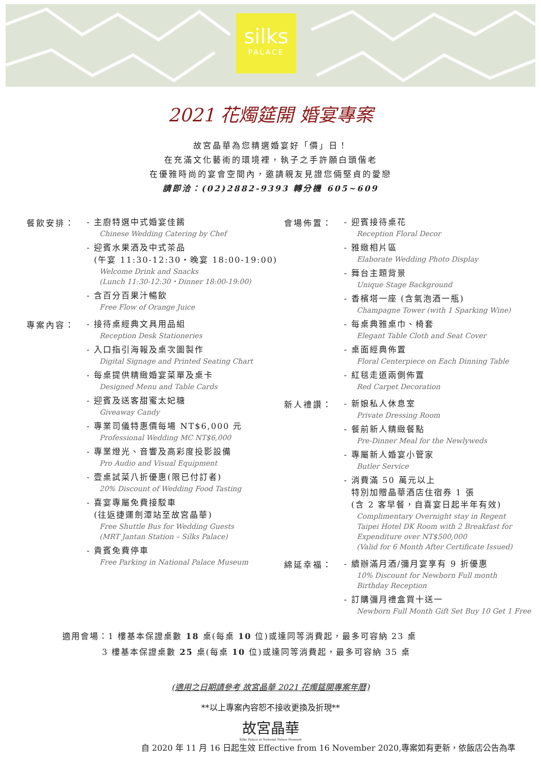silks
PALACE
2021 花燭筵開 婚宴專案
故宮晶華為您精選婚宴好「價」日！
在充滿文化藝術的環境裡，執子之手許願白頭偕老
在優雅時尚的宴會空間內，邀請親友見證您倆堅貞的愛戀
請即洽：(02)2882-9393 轉分機 605~609
餐飲安排：
- 主廚特選中式婚宴佳餚
Chinese Wedding Catering by Chef
- 迎賓水果酒及中式茶品
(午宴 11:30-12:30‧晚宴 18:00-19:00)
Welcome Drink and Snacks
(Lunch 11:30-12:30・Dinner 18:00-19:00)
- 含百分百果汁暢飲
Free Flow of Orange Juice
專案內容：
- 接待桌經典文具用品組
Reception Desk Stationeries
- 入口指引海報及桌次圖製作
Digital Signage and Printed Seating Chart
- 每桌提供精緻婚宴菜單及桌卡
Designed Menu and Table Cards
- 迎賓及送客甜蜜太妃糖
Giveaway Candy
- 專業司儀特惠價每場 NT$6,000 元
Professional Wedding MC NT$6,000
- 專業燈光、音響及高彩度投影設備
Pro Audio and Visual Equipment
- 壹桌試菜八折優惠(限已付訂者)
20% Discount of Wedding Food Tasting
- 喜宴專屬免費接駁車
(往返捷運劍潭站至故宮晶華)
Free Shuttle Bus for Wedding Guests
(MRT Jantan Station – Silks Palace)
- 貴賓免費停車
Free Parking in National Palace Museum
會場佈置：
- 迎賓接待桌花
Reception Floral Decor
- 雅緻相片區
Elaborate Wedding Photo Display
- 舞台主題背景
Unique Stage Background
- 香檳塔一座 (含氣泡酒一瓶)
Champagne Tower (with 1 Sparking Wine)
- 每桌典雅桌巾、椅套
Elegant Table Cloth and Seat Cover
- 桌面經典佈置
Floral Centerpiece on Each Dinning Table
- 紅毯走道兩側佈置
Red Carpet Decoration
新人禮讚：
- 新娘私人休息室
Private Dressing Room
- 餐前新人精緻餐點
Pre-Dinner Meal for the Newlyweds
- 專屬新人婚宴小管家
Butler Service
- 消費滿 50 萬元以上
特別加贈晶華酒店住宿券 1 張
(含 2 客早餐，自喜宴日起半年有效)
Complimentary Overnight stay in Regent
Taipei Hotel DK Room with 2 Breakfast for
Expenditure over NT$500,000
(Valid for 6 Month After Certificate Issued)
綿延幸福：
- 續辦滿月酒/彌月宴享有 9 折優惠
10% Discount for Newborn Full month
Birthday Reception
- 訂購彌月禮盒買十送一
Newborn Full Month Gift Set Buy 10 Get 1 Free
適用會場：1 樓基本保證桌數 18 桌(每桌 10 位)或達同等消費起，最多可容納 23 桌
3 樓基本保證桌數 25 桌(每桌 10 位)或達同等消費起，最多可容納 35 桌
(適用之日期請參考 故宮晶華 2021 花燭筵開專案年曆)
**以上專案內容恕不接收更換及折現**
故宮晶華
Silks Palace at National Palace Museum
自 2020 年 11 月 16 日起生效 Effective from 16 November 2020,專案如有更新，依飯店公告為準